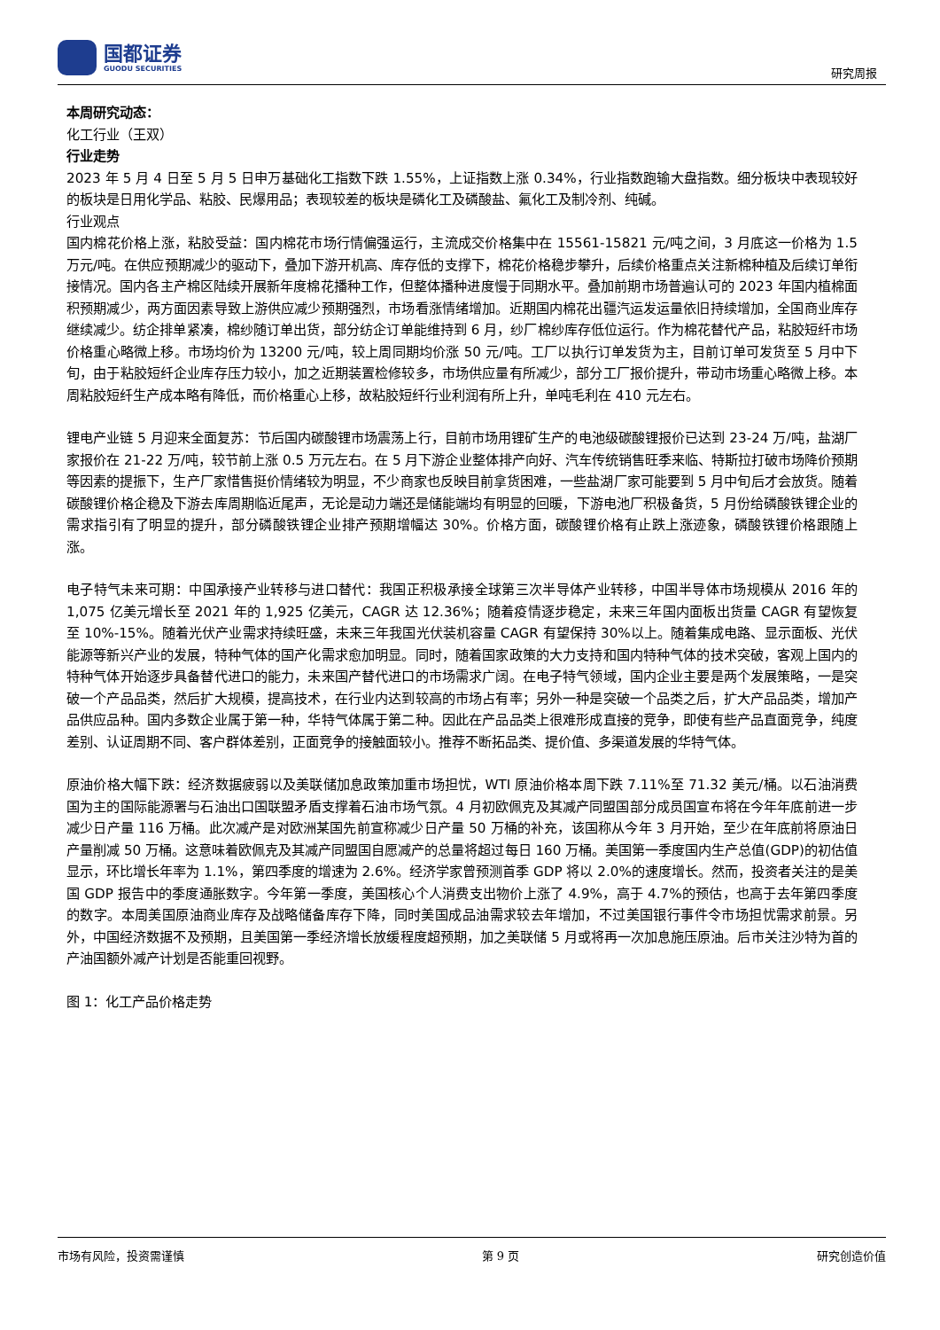国都证券
GUODU SECURITIES
研究周报
本周研究动态：
化工行业（王双）
行业走势
2023 年 5 月 4 日至 5 月 5 日申万基础化工指数下跌 1.55%，上证指数上涨 0.34%，行业指数跑输大盘指数。细分板块中表现较好的板块是日用化学品、粘胶、民爆用品；表现较差的板块是磷化工及磷酸盐、氟化工及制冷剂、纯碱。
行业观点
国内棉花价格上涨，粘胶受益：国内棉花市场行情偏强运行，主流成交价格集中在 15561-15821 元/吨之间，3 月底这一价格为 1.5 万元/吨。在供应预期减少的驱动下，叠加下游开机高、库存低的支撑下，棉花价格稳步攀升，后续价格重点关注新棉种植及后续订单衔接情况。国内各主产棉区陆续开展新年度棉花播种工作，但整体播种进度慢于同期水平。叠加前期市场普遍认可的 2023 年国内植棉面积预期减少，两方面因素导致上游供应减少预期强烈，市场看涨情绪增加。近期国内棉花出疆汽运发运量依旧持续增加，全国商业库存继续减少。纺企排单紧凑，棉纱随订单出货，部分纺企订单能维持到 6 月，纱厂棉纱库存低位运行。作为棉花替代产品，粘胶短纤市场价格重心略微上移。市场均价为 13200 元/吨，较上周同期均价涨 50 元/吨。工厂以执行订单发货为主，目前订单可发货至 5 月中下旬，由于粘胶短纤企业库存压力较小，加之近期装置检修较多，市场供应量有所减少，部分工厂报价提升，带动市场重心略微上移。本周粘胶短纤生产成本略有降低，而价格重心上移，故粘胶短纤行业利润有所上升，单吨毛利在 410 元左右。
锂电产业链 5 月迎来全面复苏：节后国内碳酸锂市场震荡上行，目前市场用锂矿生产的电池级碳酸锂报价已达到 23-24 万/吨，盐湖厂家报价在 21-22 万/吨，较节前上涨 0.5 万元左右。在 5 月下游企业整体排产向好、汽车传统销售旺季来临、特斯拉打破市场降价预期等因素的提振下，生产厂家惜售挺价情绪较为明显，不少商家也反映目前拿货困难，一些盐湖厂家可能要到 5 月中旬后才会放货。随着碳酸锂价格企稳及下游去库周期临近尾声，无论是动力端还是储能端均有明显的回暖，下游电池厂积极备货，5 月份给磷酸铁锂企业的需求指引有了明显的提升，部分磷酸铁锂企业排产预期增幅达 30%。价格方面，碳酸锂价格有止跌上涨迹象，磷酸铁锂价格跟随上涨。
电子特气未来可期：中国承接产业转移与进口替代：我国正积极承接全球第三次半导体产业转移，中国半导体市场规模从 2016 年的 1,075 亿美元增长至 2021 年的 1,925 亿美元，CAGR 达 12.36%；随着疫情逐步稳定，未来三年国内面板出货量 CAGR 有望恢复至 10%-15%。随着光伏产业需求持续旺盛，未来三年我国光伏装机容量 CAGR 有望保持 30%以上。随着集成电路、显示面板、光伏能源等新兴产业的发展，特种气体的国产化需求愈加明显。同时，随着国家政策的大力支持和国内特种气体的技术突破，客观上国内的特种气体开始逐步具备替代进口的能力，未来国产替代进口的市场需求广阔。在电子特气领域，国内企业主要是两个发展策略，一是突破一个产品品类，然后扩大规模，提高技术，在行业内达到较高的市场占有率；另外一种是突破一个品类之后，扩大产品品类，增加产品供应品种。国内多数企业属于第一种，华特气体属于第二种。因此在产品品类上很难形成直接的竞争，即使有些产品直面竞争，纯度差别、认证周期不同、客户群体差别，正面竞争的接触面较小。推荐不断拓品类、提价值、多渠道发展的华特气体。
原油价格大幅下跌：经济数据疲弱以及美联储加息政策加重市场担忧，WTI 原油价格本周下跌 7.11%至 71.32 美元/桶。以石油消费国为主的国际能源署与石油出口国联盟矛盾支撑着石油市场气氛。4 月初欧佩克及其减产同盟国部分成员国宣布将在今年年底前进一步减少日产量 116 万桶。此次减产是对欧洲某国先前宣称减少日产量 50 万桶的补充，该国称从今年 3 月开始，至少在年底前将原油日产量削减 50 万桶。这意味着欧佩克及其减产同盟国自愿减产的总量将超过每日 160 万桶。美国第一季度国内生产总值(GDP)的初估值显示，环比增长年率为 1.1%，第四季度的增速为 2.6%。经济学家曾预测首季 GDP 将以 2.0%的速度增长。然而，投资者关注的是美国 GDP 报告中的季度通胀数字。今年第一季度，美国核心个人消费支出物价上涨了 4.9%，高于 4.7%的预估，也高于去年第四季度的数字。本周美国原油商业库存及战略储备库存下降，同时美国成品油需求较去年增加，不过美国银行事件令市场担忧需求前景。另外，中国经济数据不及预期，且美国第一季经济增长放缓程度超预期，加之美联储 5 月或将再一次加息施压原油。后市关注沙特为首的产油国额外减产计划是否能重回视野。
图 1：化工产品价格走势
市场有风险，投资需谨慎 第 9 页 研究创造价值